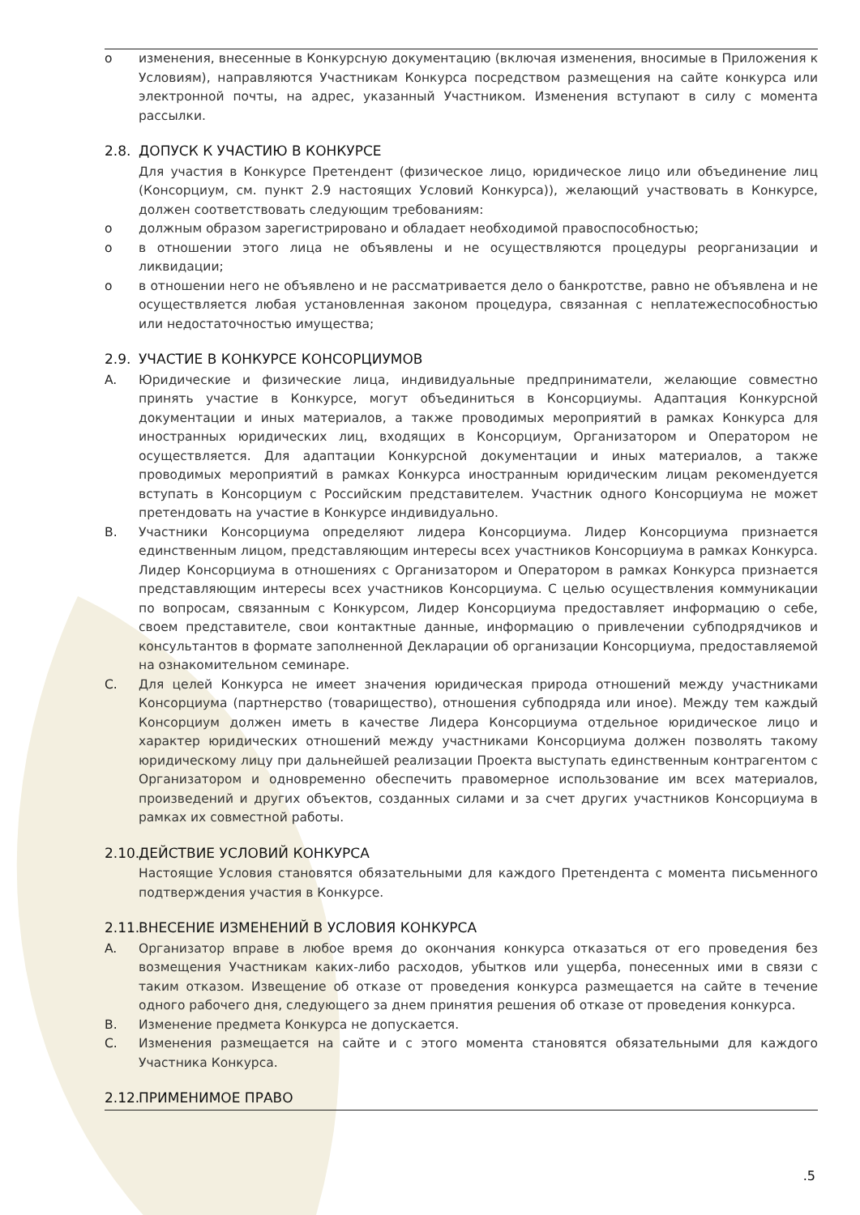o изменения, внесенные в Конкурсную документацию (включая изменения, вносимые в Приложения к Условиям), направляются Участникам Конкурса посредством размещения на сайте конкурса или электронной почты, на адрес, указанный Участником. Изменения вступают в силу с момента рассылки.
2.8. ДОПУСК К УЧАСТИЮ В КОНКУРСЕ
Для участия в Конкурсе Претендент (физическое лицо, юридическое лицо или объединение лиц (Консорциум, см. пункт 2.9 настоящих Условий Конкурса)), желающий участвовать в Конкурсе, должен соответствовать следующим требованиям:
o должным образом зарегистрировано и обладает необходимой правоспособностью;
o в отношении этого лица не объявлены и не осуществляются процедуры реорганизации и ликвидации;
o в отношении него не объявлено и не рассматривается дело о банкротстве, равно не объявлена и не осуществляется любая установленная законом процедура, связанная с неплатежеспособностью или недостаточностью имущества;
2.9. УЧАСТИЕ В КОНКУРСЕ КОНСОРЦИУМОВ
A. Юридические и физические лица, индивидуальные предприниматели, желающие совместно принять участие в Конкурсе, могут объединиться в Консорциумы. Адаптация Конкурсной документации и иных материалов, а также проводимых мероприятий в рамках Конкурса для иностранных юридических лиц, входящих в Консорциум, Организатором и Оператором не осуществляется. Для адаптации Конкурсной документации и иных материалов, а также проводимых мероприятий в рамках Конкурса иностранным юридическим лицам рекомендуется вступать в Консорциум с Российским представителем. Участник одного Консорциума не может претендовать на участие в Конкурсе индивидуально.
B. Участники Консорциума определяют лидера Консорциума. Лидер Консорциума признается единственным лицом, представляющим интересы всех участников Консорциума в рамках Конкурса. Лидер Консорциума в отношениях с Организатором и Оператором в рамках Конкурса признается представляющим интересы всех участников Консорциума. С целью осуществления коммуникации по вопросам, связанным с Конкурсом, Лидер Консорциума предоставляет информацию о себе, своем представителе, свои контактные данные, информацию о привлечении субподрядчиков и консультантов в формате заполненной Декларации об организации Консорциума, предоставляемой на ознакомительном семинаре.
C. Для целей Конкурса не имеет значения юридическая природа отношений между участниками Консорциума (партнерство (товарищество), отношения субподряда или иное). Между тем каждый Консорциум должен иметь в качестве Лидера Консорциума отдельное юридическое лицо и характер юридических отношений между участниками Консорциума должен позволять такому юридическому лицу при дальнейшей реализации Проекта выступать единственным контрагентом с Организатором и одновременно обеспечить правомерное использование им всех материалов, произведений и других объектов, созданных силами и за счет других участников Консорциума в рамках их совместной работы.
2.10. ДЕЙСТВИЕ УСЛОВИЙ КОНКУРСА
Настоящие Условия становятся обязательными для каждого Претендента с момента письменного подтверждения участия в Конкурсе.
2.11. ВНЕСЕНИЕ ИЗМЕНЕНИЙ В УСЛОВИЯ КОНКУРСА
A. Организатор вправе в любое время до окончания конкурса отказаться от его проведения без возмещения Участникам каких-либо расходов, убытков или ущерба, понесенных ими в связи с таким отказом. Извещение об отказе от проведения конкурса размещается на сайте в течение одного рабочего дня, следующего за днем принятия решения об отказе от проведения конкурса.
B. Изменение предмета Конкурса не допускается.
C. Изменения размещается на сайте и с этого момента становятся обязательными для каждого Участника Конкурса.
2.12. ПРИМЕНИМОЕ ПРАВО
.5